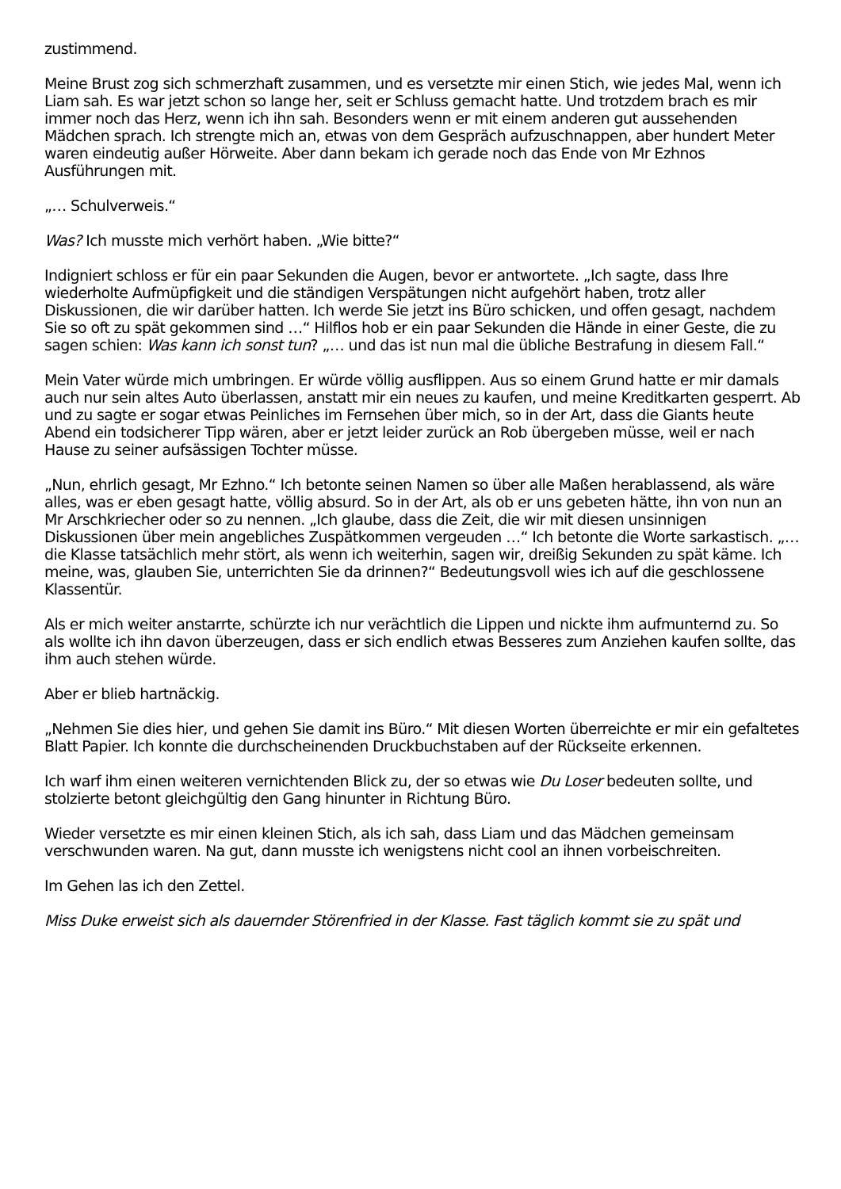zustimmend.
Meine Brust zog sich schmerzhaft zusammen, und es versetzte mir einen Stich, wie jedes Mal, wenn ich Liam sah. Es war jetzt schon so lange her, seit er Schluss gemacht hatte. Und trotzdem brach es mir immer noch das Herz, wenn ich ihn sah. Besonders wenn er mit einem anderen gut aussehenden Mädchen sprach. Ich strengte mich an, etwas von dem Gespräch aufzuschnappen, aber hundert Meter waren eindeutig außer Hörweite. Aber dann bekam ich gerade noch das Ende von Mr Ezhnos Ausführungen mit.
„… Schulverweis.“
Was? Ich musste mich verhört haben. „Wie bitte?“
Indigniert schloss er für ein paar Sekunden die Augen, bevor er antwortete. „Ich sagte, dass Ihre wiederholte Aufmüpfigkeit und die ständigen Verspätungen nicht aufgehört haben, trotz aller Diskussionen, die wir darüber hatten. Ich werde Sie jetzt ins Büro schicken, und offen gesagt, nachdem Sie so oft zu spät gekommen sind …“ Hilflos hob er ein paar Sekunden die Hände in einer Geste, die zu sagen schien: Was kann ich sonst tun? „… und das ist nun mal die übliche Bestrafung in diesem Fall.“
Mein Vater würde mich umbringen. Er würde völlig ausflippen. Aus so einem Grund hatte er mir damals auch nur sein altes Auto überlassen, anstatt mir ein neues zu kaufen, und meine Kreditkarten gesperrt. Ab und zu sagte er sogar etwas Peinliches im Fernsehen über mich, so in der Art, dass die Giants heute Abend ein todsicherer Tipp wären, aber er jetzt leider zurück an Rob übergeben müsse, weil er nach Hause zu seiner aufsässigen Tochter müsse.
„Nun, ehrlich gesagt, Mr Ezhno.“ Ich betonte seinen Namen so über alle Maßen herablassend, als wäre alles, was er eben gesagt hatte, völlig absurd. So in der Art, als ob er uns gebeten hätte, ihn von nun an Mr Arschkriecher oder so zu nennen. „Ich glaube, dass die Zeit, die wir mit diesen unsinnigen Diskussionen über mein angebliches Zuspätkommen vergeuden …“ Ich betonte die Worte sarkastisch. „… die Klasse tatsächlich mehr stört, als wenn ich weiterhin, sagen wir, dreißig Sekunden zu spät käme. Ich meine, was, glauben Sie, unterrichten Sie da drinnen?“ Bedeutungsvoll wies ich auf die geschlossene Klassentür.
Als er mich weiter anstarrte, schürzte ich nur verächtlich die Lippen und nickte ihm aufmunternd zu. So als wollte ich ihn davon überzeugen, dass er sich endlich etwas Besseres zum Anziehen kaufen sollte, das ihm auch stehen würde.
Aber er blieb hartnäckig.
„Nehmen Sie dies hier, und gehen Sie damit ins Büro.“ Mit diesen Worten überreichte er mir ein gefaltetes Blatt Papier. Ich konnte die durchscheinenden Druckbuchstaben auf der Rückseite erkennen.
Ich warf ihm einen weiteren vernichtenden Blick zu, der so etwas wie Du Loser bedeuten sollte, und stolzierte betont gleichgültig den Gang hinunter in Richtung Büro.
Wieder versetzte es mir einen kleinen Stich, als ich sah, dass Liam und das Mädchen gemeinsam verschwunden waren. Na gut, dann musste ich wenigstens nicht cool an ihnen vorbeischreiten.
Im Gehen las ich den Zettel.
Miss Duke erweist sich als dauernder Störenfried in der Klasse. Fast täglich kommt sie zu spät und